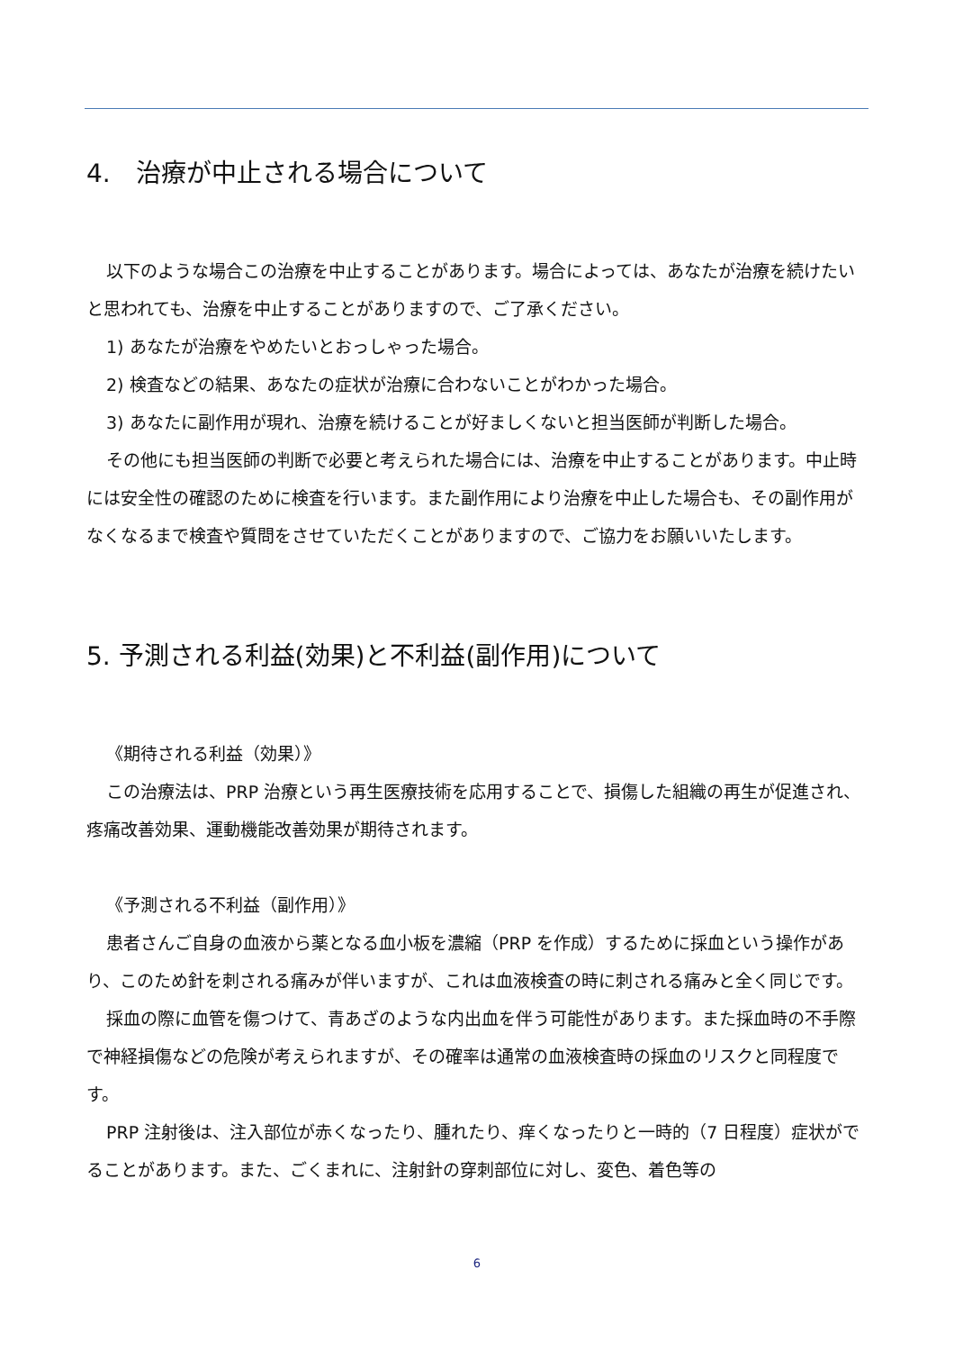4.　治療が中止される場合について
以下のような場合この治療を中止することがあります。場合によっては、あなたが治療を続けたいと思われても、治療を中止することがありますので、ご了承ください。
1) あなたが治療をやめたいとおっしゃった場合。
2) 検査などの結果、あなたの症状が治療に合わないことがわかった場合。
3) あなたに副作用が現れ、治療を続けることが好ましくないと担当医師が判断した場合。
その他にも担当医師の判断で必要と考えられた場合には、治療を中止することがあります。中止時には安全性の確認のために検査を行います。また副作用により治療を中止した場合も、その副作用がなくなるまで検査や質問をさせていただくことがありますので、ご協力をお願いいたします。
5. 予測される利益(効果)と不利益(副作用)について
《期待される利益（効果）》
この治療法は、PRP 治療という再生医療技術を応用することで、損傷した組織の再生が促進され、疼痛改善効果、運動機能改善効果が期待されます。
《予測される不利益（副作用）》
患者さんご自身の血液から薬となる血小板を濃縮（PRP を作成）するために採血という操作があり、このため針を刺される痛みが伴いますが、これは血液検査の時に刺される痛みと全く同じです。
採血の際に血管を傷つけて、青あざのような内出血を伴う可能性があります。また採血時の不手際で神経損傷などの危険が考えられますが、その確率は通常の血液検査時の採血のリスクと同程度です。
PRP 注射後は、注入部位が赤くなったり、腫れたり、痒くなったりと一時的（7 日程度）症状がでることがあります。また、ごくまれに、注射針の穿刺部位に対し、変色、着色等の
6